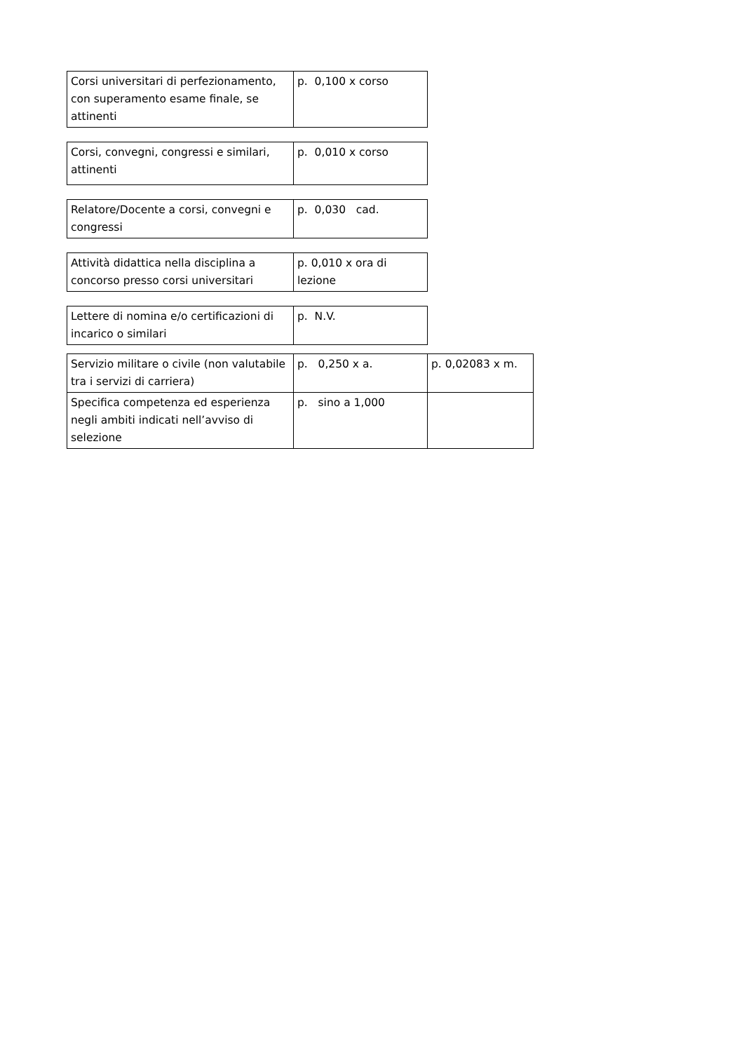| Corsi universitari di perfezionamento, con superamento esame finale, se attinenti | p. 0,100 x corso |
| Corsi, convegni, congressi e similari, attinenti | p. 0,010 x corso |
| Relatore/Docente a corsi, convegni e congressi | p. 0,030 cad. |
| Attività didattica nella disciplina a concorso presso corsi universitari | p. 0,010 x ora di lezione |
| Lettere di nomina e/o certificazioni di incarico o similari | p. N.V. |
| Servizio militare o civile (non valutabile tra i servizi di carriera) | p. 0,250 x a. | p. 0,02083 x m. |
| Specifica competenza ed esperienza negli ambiti indicati nell’avviso di selezione | p. sino a 1,000 | |